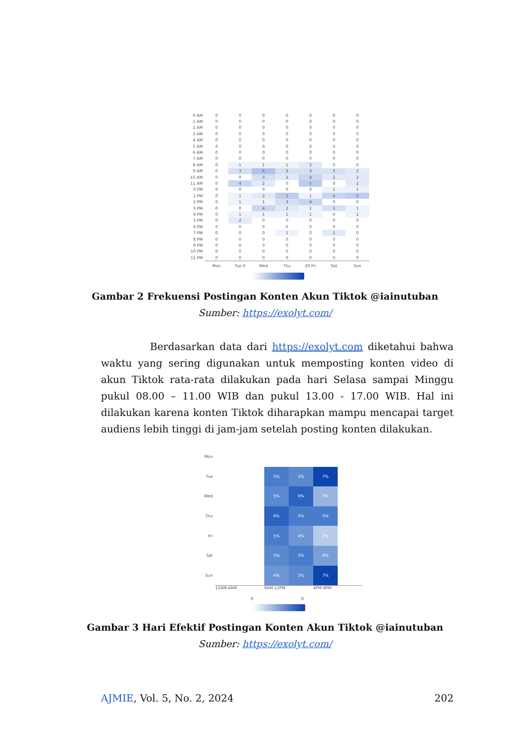| 0 AM | 0 | 0 | 0 | 0 | 0 | 0 | 0 |
| 1 AM | 0 | 0 | 0 | 0 | 0 | 0 | 0 |
| 2 AM | 0 | 0 | 0 | 0 | 0 | 0 | 0 |
| 3 AM | 0 | 0 | 0 | 0 | 0 | 0 | 0 |
| 4 AM | 0 | 0 | 0 | 0 | 0 | 0 | 0 |
| 5 AM | 0 | 0 | 0 | 0 | 0 | 0 | 0 |
| 6 AM | 0 | 0 | 0 | 0 | 0 | 0 | 0 |
| 7 AM | 0 | 0 | 0 | 0 | 0 | 0 | 0 |
| 8 AM | 0 | 1 | 1 | 1 | 2 | 0 | 0 |
| 9 AM | 0 | 3 | 6 | 3 | 3 | 3 | 2 |
| 10 AM | 0 | 0 | 3 | 2 | 4 | 2 | 2 |
| 11 AM | 0 | 4 | 2 | 0 | 5 | 0 | 2 |
| 0 PM | 0 | 0 | 0 | 0 | 0 | 1 | 1 |
| 1 PM | 0 | 1 | 2 | 5 | 1 | 4 | 5 |
| 2 PM | 0 | 1 | 1 | 3 | 4 | 0 | 0 |
| 3 PM | 0 | 0 | 4 | 2 | 1 | 3 | 1 |
| 4 PM | 0 | 1 | 1 | 1 | 1 | 0 | 1 |
| 5 PM | 0 | 2 | 0 | 0 | 0 | 0 | 0 |
| 6 PM | 0 | 0 | 0 | 0 | 0 | 0 | 0 |
| 7 PM | 0 | 0 | 0 | 1 | 0 | 2 | 0 |
| 8 PM | 0 | 0 | 0 | 0 | 0 | 0 | 0 |
| 9 PM | 0 | 0 | 0 | 0 | 0 | 0 | 0 |
| 10 PM | 0 | 0 | 0 | 0 | 0 | 0 | 0 |
| 11 PM | 0 | 0 | 0 | 0 | 0 | 0 | 0 |
| | Mon | Tue 0 | Wed | Thu | 20 Fri | Sat | Sun |
Gambar 2 Frekuensi Postingan Konten Akun Tiktok @iainutuban
Sumber: https://exolyt.com/
Berdasarkan data dari https://exolyt.com diketahui bahwa waktu yang sering digunakan untuk memposting konten video di akun Tiktok rata-rata dilakukan pada hari Selasa sampai Minggu pukul 08.00 – 11.00 WIB dan pukul 13.00 - 17.00 WIB. Hal ini dilakukan karena konten Tiktok diharapkan mampu mencapai target audiens lebih tinggi di jam-jam setelah posting konten dilakukan.
| Mon | | | | | | |
| Tue | | | 5% | 5% | 7% | |
| Wed | | | 5% | 6% | 3% | |
| Thu | | | 6% | 5% | 5% | |
| Fri | | | 5% | 4% | 2% | |
| Sat | | | 5% | 5% | 4% | |
| Sun | | | 4% | 5% | 7% | |
| | 12AM-4AM | | 8AM-12PM | | 4PM-8PM | |
0 0
Gambar 3 Hari Efektif Postingan Konten Akun Tiktok @iainutuban
Sumber: https://exolyt.com/
AJMIE, Vol. 5, No. 2, 2024 202